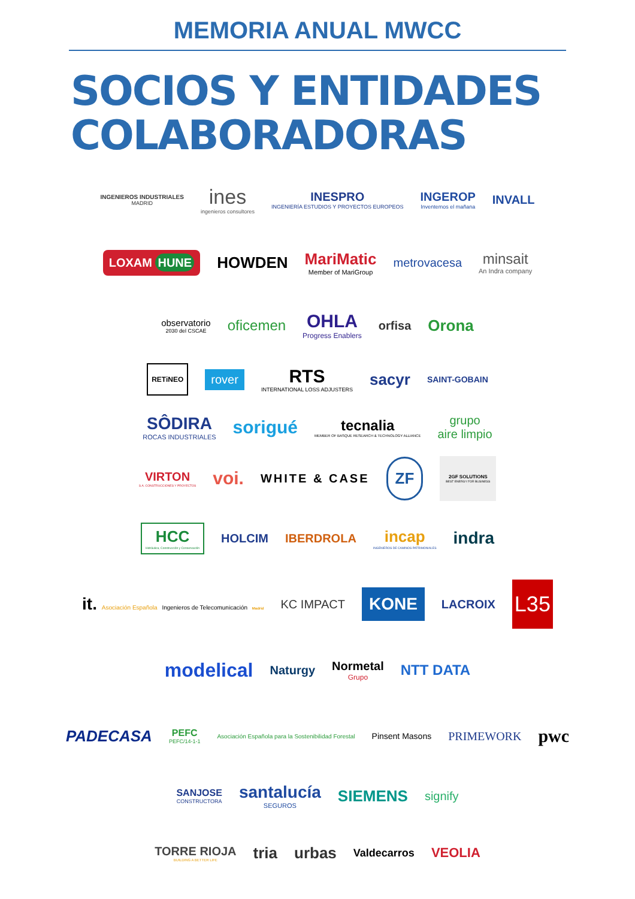MEMORIA ANUAL MWCC
SOCIOS Y ENTIDADES
COLABORADORAS
INGENIEROS INDUSTRIALES
MADRID
ines
ingenieros consultores
INESPRO
INGENIERÍA ESTUDIOS Y PROYECTOS EUROPEOS
INGEROP
Inventemos el mañana
INVALL
LOXAM HUNE
HOWDEN MariMatic
Member of MariGroup
metrovacesa
minsait
An Indra company
observatorio
2030 del CSCAE
oficemen
OHLA
Progress Enablers
orfisa
Orona
RETiNEO
rover
RTS
INTERNATIONAL LOSS ADJUSTERS
sacyr
SAINT-GOBAIN
SÔDIRA
ROCAS INDUSTRIALES
sorigué
tecnalia
MEMBER OF BASQUE RESEARCH & TECHNOLOGY ALLIANCE
grupo
aire limpio
VIRTON
S.A. CONSTRUCCIONES Y PROYECTOS
voi.
WHITE & CASE
ZF
2GF SOLUTIONS
BEST ENERGY FOR BUSINESS
HCC
Hidráulica, Construcción y Conservación
HOLCIM IBERDROLA
incap
INGENIEROS DE CAMINOS PATRIMONIALES
indra
it. Asociación Española Ingenieros de Telecomunicación Madrid
KC IMPACT
KONE
LACROIX
L35
modelical
Naturgy Normetal
Grupo
NTT DATA
PADECASA
PEFC
PEFC/14-1-1
Asociación Española para la Sostenibilidad Forestal
Pinsent Masons
PRIMEWORK
pwc
SANJOSE
CONSTRUCTORA
santalucía
SEGUROS
SIEMENS
signify
TORRE RIOJA
BUILDING A BETTER LIFE
tria urbas
Valdecarros
VEOLIA